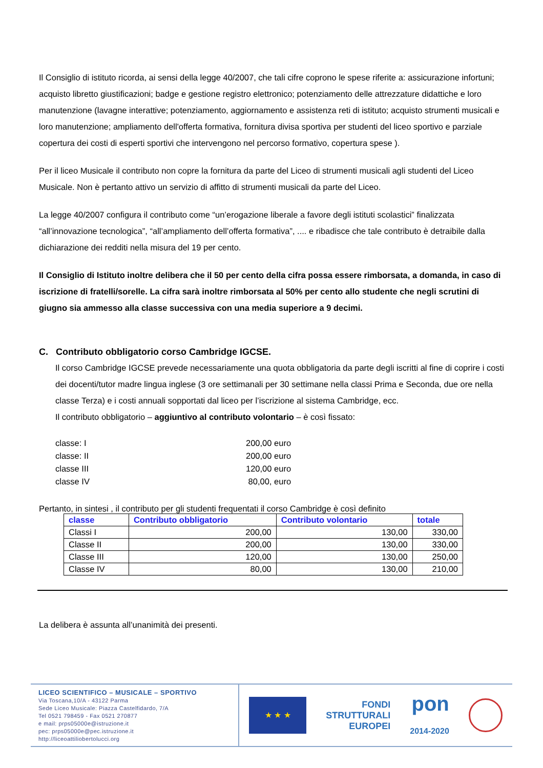Il Consiglio di istituto ricorda, ai sensi della legge 40/2007, che tali cifre coprono le spese riferite a: assicurazione infortuni; acquisto libretto giustificazioni; badge e gestione registro elettronico; potenziamento delle attrezzature didattiche e loro manutenzione (lavagne interattive; potenziamento, aggiornamento e assistenza reti di istituto; acquisto strumenti musicali e loro manutenzione; ampliamento dell'offerta formativa, fornitura divisa sportiva per studenti del liceo sportivo e parziale copertura dei costi di esperti sportivi che intervengono nel percorso formativo, copertura spese ).
Per il liceo Musicale il contributo non copre la fornitura da parte del Liceo di strumenti musicali agli studenti del Liceo Musicale. Non è pertanto attivo un servizio di affitto di strumenti musicali da parte del Liceo.
La legge 40/2007 configura il contributo come “un’erogazione liberale a favore degli istituti scolastici” finalizzata “all’innovazione tecnologica”, “all’ampliamento dell’offerta formativa”, .... e ribadisce che tale contributo è detraibile dalla dichiarazione dei redditi nella misura del 19 per cento.
Il Consiglio di Istituto inoltre delibera che il 50 per cento della cifra possa essere rimborsata, a domanda, in caso di iscrizione di fratelli/sorelle. La cifra sarà inoltre rimborsata al 50% per cento allo studente che negli scrutini di giugno sia ammesso alla classe successiva con una media superiore a 9 decimi.
C. Contributo obbligatorio corso Cambridge IGCSE.
Il corso Cambridge IGCSE prevede necessariamente una quota obbligatoria da parte degli iscritti al fine di coprire i costi dei docenti/tutor madre lingua inglese (3 ore settimanali per 30 settimane nella classi Prima e Seconda, due ore nella classe Terza) e i costi annuali sopportati dal liceo per l’iscrizione al sistema Cambridge, ecc.
Il contributo obbligatorio – aggiuntivo al contributo volontario – è così fissato:
| classe: I | 200,00 euro |
| classe: II | 200,00 euro |
| classe III | 120,00 euro |
| classe IV | 80,00, euro |
Pertanto, in sintesi , il contributo per gli studenti frequentati il corso Cambridge è così definito
| classe | Contributo obbligatorio | Contributo volontario | totale |
| --- | --- | --- | --- |
| Classi I | 200,00 | 130,00 | 330,00 |
| Classe II | 200,00 | 130,00 | 330,00 |
| Classe III | 120,00 | 130,00 | 250,00 |
| Classe IV | 80,00 | 130,00 | 210,00 |
La delibera è assunta all’unanimità dei presenti.
LICEO SCIENTIFICO – MUSICALE – SPORTIVO
Via Toscana,10/A - 43122 Parma
Sede Liceo Musicale: Piazza Castelfidardo, 7/A
Tel 0521 798459 - Fax 0521 270877
e mail: prps05000e@istruzione.it
pec: prps05000e@pec.istruzione.it
http://liceoattiliobertolucci.org
★ ★ ★
FONDI
STRUTTURALI
EUROPEI
pon
2014-2020